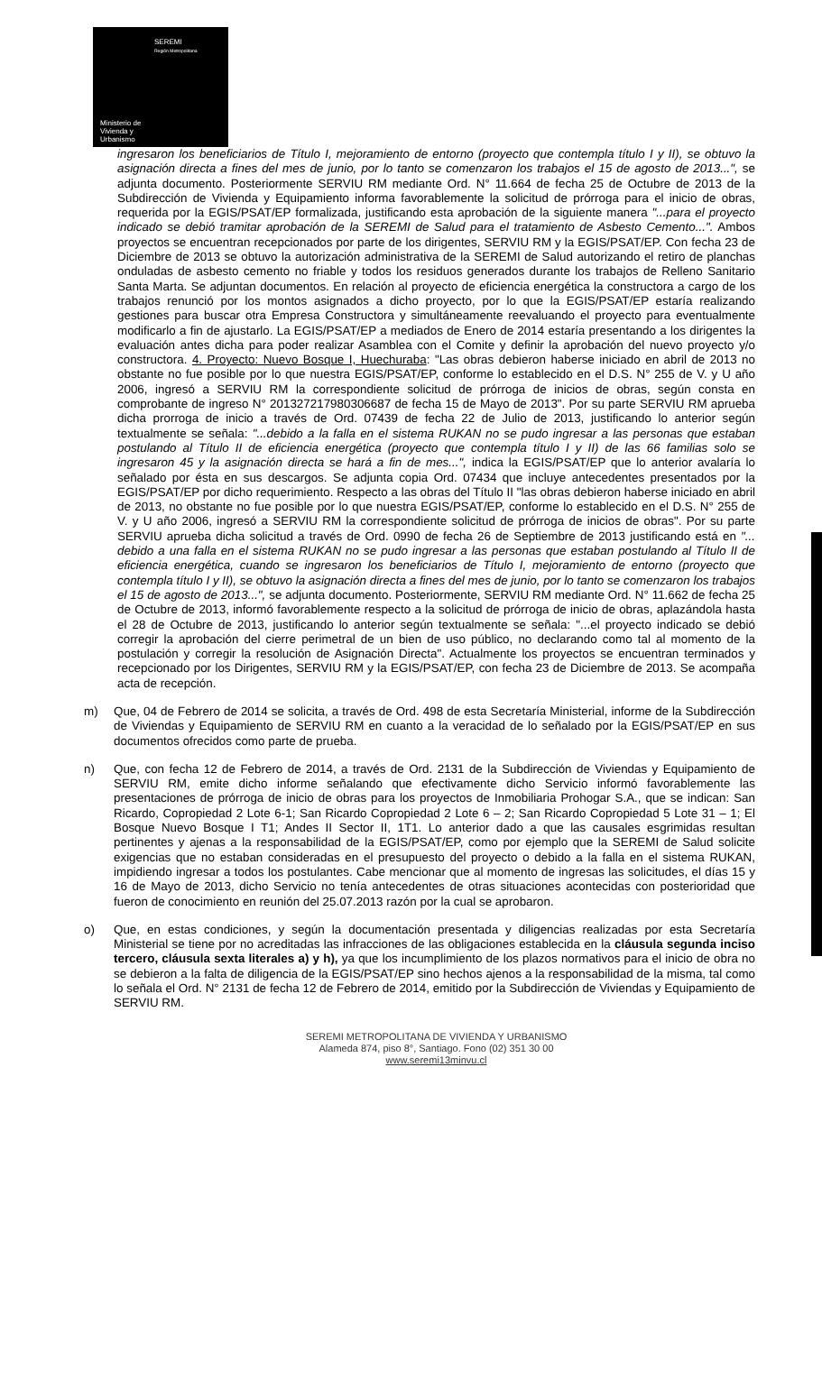SEREMI
Región Metropolitana
Ministerio de
Vivienda y
Urbanismo
ingresaron los beneficiarios de Título I, mejoramiento de entorno (proyecto que contempla título I y II), se obtuvo la asignación directa a fines del mes de junio, por lo tanto se comenzaron los trabajos el 15 de agosto de 2013...", se adjunta documento. Posteriormente SERVIU RM mediante Ord. N° 11.664 de fecha 25 de Octubre de 2013 de la Subdirección de Vivienda y Equipamiento informa favorablemente la solicitud de prórroga para el inicio de obras, requerida por la EGIS/PSAT/EP formalizada, justificando esta aprobación de la siguiente manera "...para el proyecto indicado se debió tramitar aprobación de la SEREMI de Salud para el tratamiento de Asbesto Cemento...". Ambos proyectos se encuentran recepcionados por parte de los dirigentes, SERVIU RM y la EGIS/PSAT/EP. Con fecha 23 de Diciembre de 2013 se obtuvo la autorización administrativa de la SEREMI de Salud autorizando el retiro de planchas onduladas de asbesto cemento no friable y todos los residuos generados durante los trabajos de Relleno Sanitario Santa Marta. Se adjuntan documentos. En relación al proyecto de eficiencia energética la constructora a cargo de los trabajos renunció por los montos asignados a dicho proyecto, por lo que la EGIS/PSAT/EP estaría realizando gestiones para buscar otra Empresa Constructora y simultáneamente reevaluando el proyecto para eventualmente modificarlo a fin de ajustarlo. La EGIS/PSAT/EP a mediados de Enero de 2014 estaría presentando a los dirigentes la evaluación antes dicha para poder realizar Asamblea con el Comite y definir la aprobación del nuevo proyecto y/o constructora. 4. Proyecto: Nuevo Bosque I, Huechuraba: "Las obras debieron haberse iniciado en abril de 2013 no obstante no fue posible por lo que nuestra EGIS/PSAT/EP, conforme lo establecido en el D.S. N° 255 de V. y U año 2006, ingresó a SERVIU RM la correspondiente solicitud de prórroga de inicios de obras, según consta en comprobante de ingreso N° 201327217980306687 de fecha 15 de Mayo de 2013". Por su parte SERVIU RM aprueba dicha prorroga de inicio a través de Ord. 07439 de fecha 22 de Julio de 2013, justificando lo anterior según textualmente se señala: "...debido a la falla en el sistema RUKAN no se pudo ingresar a las personas que estaban postulando al Título II de eficiencia energética (proyecto que contempla título I y II) de las 66 familias solo se ingresaron 45 y la asignación directa se hará a fin de mes...", indica la EGIS/PSAT/EP que lo anterior avalaría lo señalado por ésta en sus descargos. Se adjunta copia Ord. 07434 que incluye antecedentes presentados por la EGIS/PSAT/EP por dicho requerimiento. Respecto a las obras del Título II "las obras debieron haberse iniciado en abril de 2013, no obstante no fue posible por lo que nuestra EGIS/PSAT/EP, conforme lo establecido en el D.S. N° 255 de V. y U año 2006, ingresó a SERVIU RM la correspondiente solicitud de prórroga de inicios de obras". Por su parte SERVIU aprueba dicha solicitud a través de Ord. 0990 de fecha 26 de Septiembre de 2013 justificando está en "... debido a una falla en el sistema RUKAN no se pudo ingresar a las personas que estaban postulando al Título II de eficiencia energética, cuando se ingresaron los beneficiarios de Título I, mejoramiento de entorno (proyecto que contempla título I y II), se obtuvo la asignación directa a fines del mes de junio, por lo tanto se comenzaron los trabajos el 15 de agosto de 2013...", se adjunta documento. Posteriormente, SERVIU RM mediante Ord. N° 11.662 de fecha 25 de Octubre de 2013, informó favorablemente respecto a la solicitud de prórroga de inicio de obras, aplazándola hasta el 28 de Octubre de 2013, justificando lo anterior según textualmente se señala: "...el proyecto indicado se debió corregir la aprobación del cierre perimetral de un bien de uso público, no declarando como tal al momento de la postulación y corregir la resolución de Asignación Directa". Actualmente los proyectos se encuentran terminados y recepcionado por los Dirigentes, SERVIU RM y la EGIS/PSAT/EP, con fecha 23 de Diciembre de 2013. Se acompaña acta de recepción.
m) Que, 04 de Febrero de 2014 se solicita, a través de Ord. 498 de esta Secretaría Ministerial, informe de la Subdirección de Viviendas y Equipamiento de SERVIU RM en cuanto a la veracidad de lo señalado por la EGIS/PSAT/EP en sus documentos ofrecidos como parte de prueba.
n) Que, con fecha 12 de Febrero de 2014, a través de Ord. 2131 de la Subdirección de Viviendas y Equipamiento de SERVIU RM, emite dicho informe señalando que efectivamente dicho Servicio informó favorablemente las presentaciones de prórroga de inicio de obras para los proyectos de Inmobiliaria Prohogar S.A., que se indican: San Ricardo, Copropiedad 2 Lote 6-1; San Ricardo Copropiedad 2 Lote 6 – 2; San Ricardo Copropiedad 5 Lote 31 – 1; El Bosque Nuevo Bosque I T1; Andes II Sector II, 1T1. Lo anterior dado a que las causales esgrimidas resultan pertinentes y ajenas a la responsabilidad de la EGIS/PSAT/EP, como por ejemplo que la SEREMI de Salud solicite exigencias que no estaban consideradas en el presupuesto del proyecto o debido a la falla en el sistema RUKAN, impidiendo ingresar a todos los postulantes. Cabe mencionar que al momento de ingresas las solicitudes, el días 15 y 16 de Mayo de 2013, dicho Servicio no tenía antecedentes de otras situaciones acontecidas con posterioridad que fueron de conocimiento en reunión del 25.07.2013 razón por la cual se aprobaron.
o) Que, en estas condiciones, y según la documentación presentada y diligencias realizadas por esta Secretaría Ministerial se tiene por no acreditadas las infracciones de las obligaciones establecida en la cláusula segunda inciso tercero, cláusula sexta literales a) y h), ya que los incumplimiento de los plazos normativos para el inicio de obra no se debieron a la falta de diligencia de la EGIS/PSAT/EP sino hechos ajenos a la responsabilidad de la misma, tal como lo señala el Ord. N° 2131 de fecha 12 de Febrero de 2014, emitido por la Subdirección de Viviendas y Equipamiento de SERVIU RM.
SEREMI METROPOLITANA DE VIVIENDA Y URBANISMO
Alameda 874, piso 8°, Santiago. Fono (02) 351 30 00
www.seremi13minvu.cl